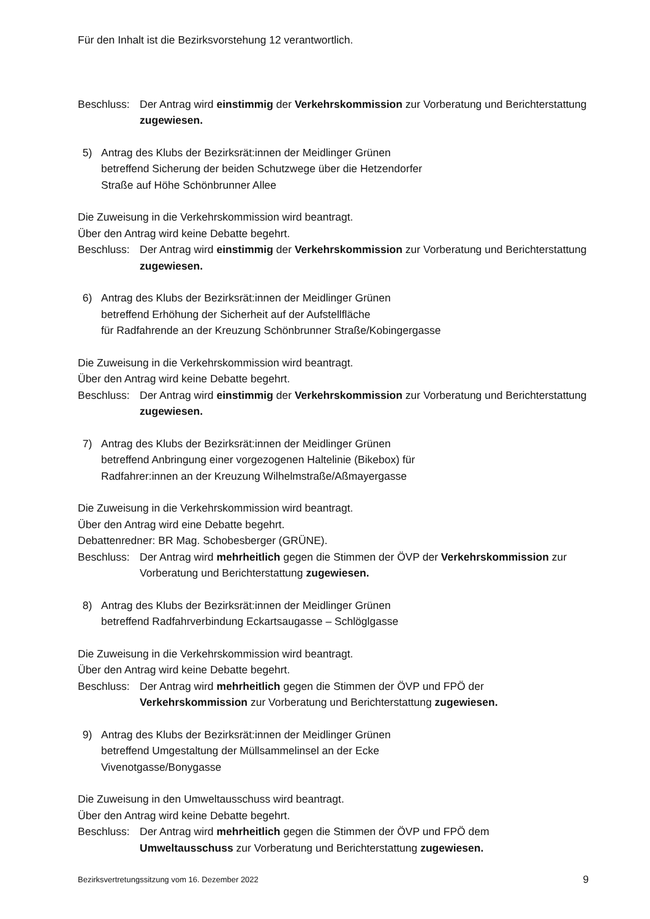Für den Inhalt ist die Bezirksvorstehung 12 verantwortlich.
Beschluss: Der Antrag wird einstimmig der Verkehrskommission zur Vorberatung und Berichterstattung zugewiesen.
5) Antrag des Klubs der Bezirksrät:innen der Meidlinger Grünen
betreffend Sicherung der beiden Schutzwege über die Hetzendorfer
Straße auf Höhe Schönbrunner Allee
Die Zuweisung in die Verkehrskommission wird beantragt.
Über den Antrag wird keine Debatte begehrt.
Beschluss: Der Antrag wird einstimmig der Verkehrskommission zur Vorberatung und Berichterstattung zugewiesen.
6) Antrag des Klubs der Bezirksrät:innen der Meidlinger Grünen
betreffend Erhöhung der Sicherheit auf der Aufstellfläche
für Radfahrende an der Kreuzung Schönbrunner Straße/Kobingergasse
Die Zuweisung in die Verkehrskommission wird beantragt.
Über den Antrag wird keine Debatte begehrt.
Beschluss: Der Antrag wird einstimmig der Verkehrskommission zur Vorberatung und Berichterstattung zugewiesen.
7) Antrag des Klubs der Bezirksrät:innen der Meidlinger Grünen
betreffend Anbringung einer vorgezogenen Haltelinie (Bikebox) für
Radfahrer:innen an der Kreuzung Wilhelmstraße/Aßmayergasse
Die Zuweisung in die Verkehrskommission wird beantragt.
Über den Antrag wird eine Debatte begehrt.
Debattenredner: BR Mag. Schobesberger (GRÜNE).
Beschluss: Der Antrag wird mehrheitlich gegen die Stimmen der ÖVP der Verkehrskommission zur Vorberatung und Berichterstattung zugewiesen.
8) Antrag des Klubs der Bezirksrät:innen der Meidlinger Grünen
betreffend Radfahrverbindung Eckartsaugasse – Schlöglgasse
Die Zuweisung in die Verkehrskommission wird beantragt.
Über den Antrag wird keine Debatte begehrt.
Beschluss: Der Antrag wird mehrheitlich gegen die Stimmen der ÖVP und FPÖ der
Verkehrskommission zur Vorberatung und Berichterstattung zugewiesen.
9) Antrag des Klubs der Bezirksrät:innen der Meidlinger Grünen
betreffend Umgestaltung der Müllsammelinsel an der Ecke
Vivenotgasse/Bonygasse
Die Zuweisung in den Umweltausschuss wird beantragt.
Über den Antrag wird keine Debatte begehrt.
Beschluss: Der Antrag wird mehrheitlich gegen die Stimmen der ÖVP und FPÖ dem
Umweltausschuss zur Vorberatung und Berichterstattung zugewiesen.
Bezirksvertretungssitzung vom 16. Dezember 2022 9